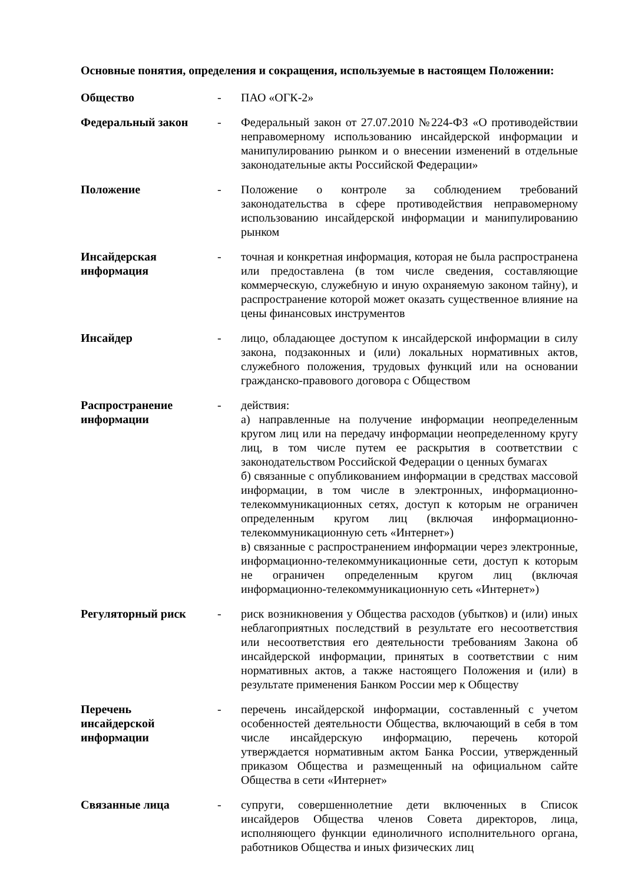Основные понятия, определения и сокращения, используемые в настоящем Положении:
| Общество | - | ПАО «ОГК-2» |
| Федеральный закон | - | Федеральный закон от 27.07.2010 №224-ФЗ «О противодействии неправомерному использованию инсайдерской информации и манипулированию рынком и о внесении изменений в отдельные законодательные акты Российской Федерации» |
| Положение | - | Положение о контроле за соблюдением требований законодательства в сфере противодействия неправомерному использованию инсайдерской информации и манипулированию рынком |
| Инсайдерская информация | - | точная и конкретная информация, которая не была распространена или предоставлена (в том числе сведения, составляющие коммерческую, служебную и иную охраняемую законом тайну), и распространение которой может оказать существенное влияние на цены финансовых инструментов |
| Инсайдер | - | лицо, обладающее доступом к инсайдерской информации в силу закона, подзаконных и (или) локальных нормативных актов, служебного положения, трудовых функций или на основании гражданско-правового договора с Обществом |
| Распространение информации | - | действия: а) направленные на получение информации неопределенным кругом лиц или на передачу информации неопределенному кругу лиц, в том числе путем ее раскрытия в соответствии с законодательством Российской Федерации о ценных бумагах б) связанные с опубликованием информации в средствах массовой информации, в том числе в электронных, информационно-телекоммуникационных сетях, доступ к которым не ограничен определенным кругом лиц (включая информационно-телекоммуникационную сеть «Интернет») в) связанные с распространением информации через электронные, информационно-телекоммуникационные сети, доступ к которым не ограничен определенным кругом лиц (включая информационно-телекоммуникационную сеть «Интернет») |
| Регуляторный риск | - | риск возникновения у Общества расходов (убытков) и (или) иных неблагоприятных последствий в результате его несоответствия или несоответствия его деятельности требованиям Закона об инсайдерской информации, принятых в соответствии с ним нормативных актов, а также настоящего Положения и (или) в результате применения Банком России мер к Обществу |
| Перечень инсайдерской информации | - | перечень инсайдерской информации, составленный с учетом особенностей деятельности Общества, включающий в себя в том числе инсайдерскую информацию, перечень которой утверждается нормативным актом Банка России, утвержденный приказом Общества и размещенный на официальном сайте Общества в сети «Интернет» |
| Связанные лица | - | супруги, совершеннолетние дети включенных в Список инсайдеров Общества членов Совета директоров, лица, исполняющего функции единоличного исполнительного органа, работников Общества и иных физических лиц |